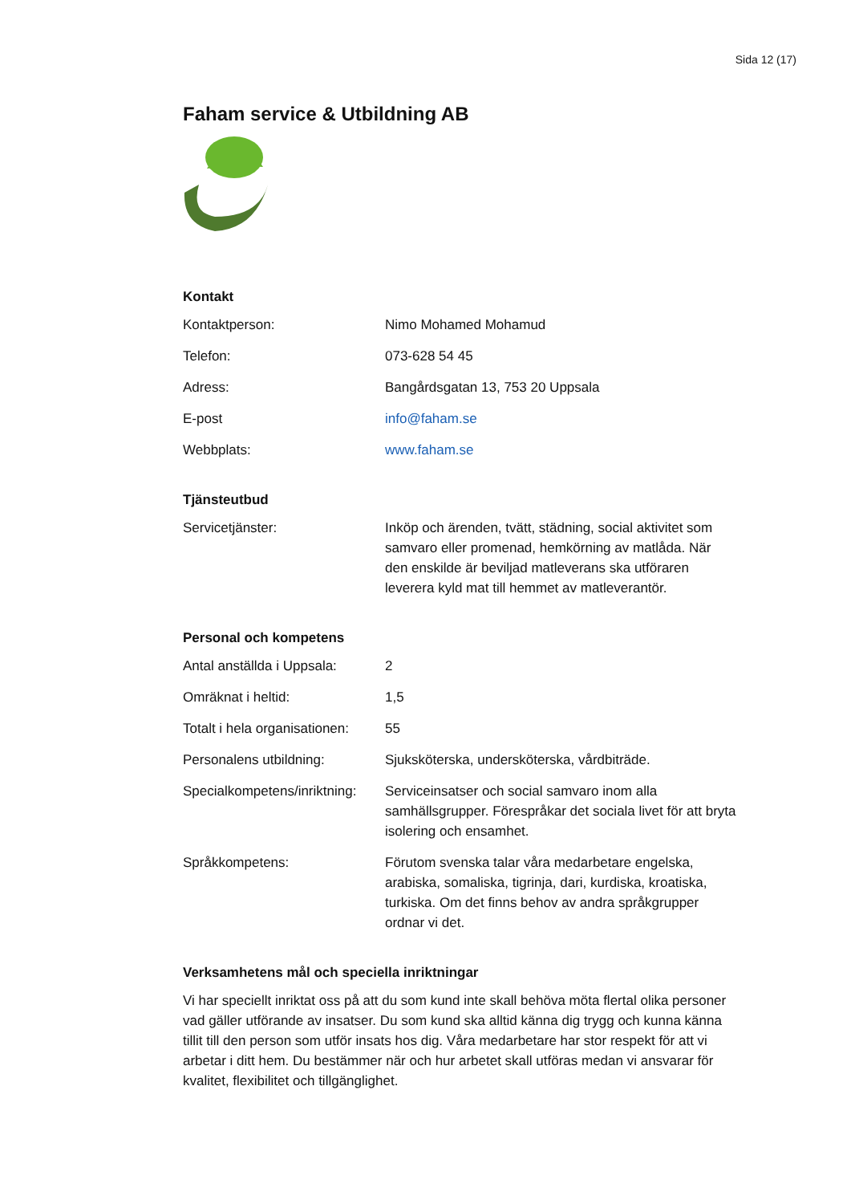Sida 12 (17)
Faham service & Utbildning AB
Kontakt
| Kontaktperson: | Nimo Mohamed Mohamud |
| Telefon: | 073-628 54 45 |
| Adress: | Bangårdsgatan 13, 753 20 Uppsala |
| E-post | info@faham.se |
| Webbplats: | www.faham.se |
Tjänsteutbud
| Servicetjänster: | Inköp och ärenden, tvätt, städning, social aktivitet som samvaro eller promenad, hemkörning av matlåda. När den enskilde är beviljad matleverans ska utföraren leverera kyld mat till hemmet av matleverantör. |
Personal och kompetens
| Antal anställda i Uppsala: | 2 |
| Omräknat i heltid: | 1,5 |
| Totalt i hela organisationen: | 55 |
| Personalens utbildning: | Sjuksköterska, undersköterska, vårdbiträde. |
| Specialkompetens/inriktning: | Serviceinsatser och social samvaro inom alla samhällsgrupper. Förespråkar det sociala livet för att bryta isolering och ensamhet. |
| Språkkompetens: | Förutom svenska talar våra medarbetare engelska, arabiska, somaliska, tigrinja, dari, kurdiska, kroatiska, turkiska. Om det finns behov av andra språkgrupper ordnar vi det. |
Verksamhetens mål och speciella inriktningar
Vi har speciellt inriktat oss på att du som kund inte skall behöva möta flertal olika personer vad gäller utförande av insatser. Du som kund ska alltid känna dig trygg och kunna känna tillit till den person som utför insats hos dig. Våra medarbetare har stor respekt för att vi arbetar i ditt hem. Du bestämmer när och hur arbetet skall utföras medan vi ansvarar för kvalitet, flexibilitet och tillgänglighet.